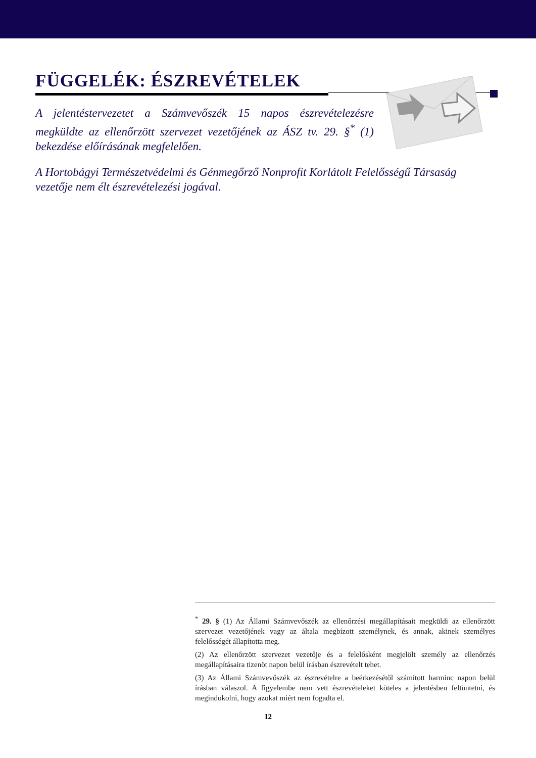FÜGGELÉK: ÉSZREVÉTELEK
A jelentéstervezetet a Számvevőszék 15 napos észrevételezésre megküldte az ellenőrzött szervezet vezetőjének az ÁSZ tv. 29. §<sup>*</sup> (1) bekezdése előírásának megfelelően.
A Hortobágyi Természetvédelmi és Génmegőrző Nonprofit Korlátolt Felelősségű Társaság vezetője nem élt észrevételezési jogával.
<sup>*</sup> 29. § (1) Az Állami Számvevőszék az ellenőrzési megállapításait megküldi az ellenőrzött szervezet vezetőjének vagy az általa megbízott személynek, és annak, akinek személyes felelősségét állapította meg.
(2) Az ellenőrzött szervezet vezetője és a felelősként megjelölt személy az ellenőrzés megállapításaira tizenöt napon belül írásban észrevételt tehet.
(3) Az Állami Számvevőszék az észrevételre a beérkezésétől számított harminc napon belül írásban válaszol. A figyelembe nem vett észrevételeket köteles a jelentésben feltüntetni, és megindokolni, hogy azokat miért nem fogadta el.
12